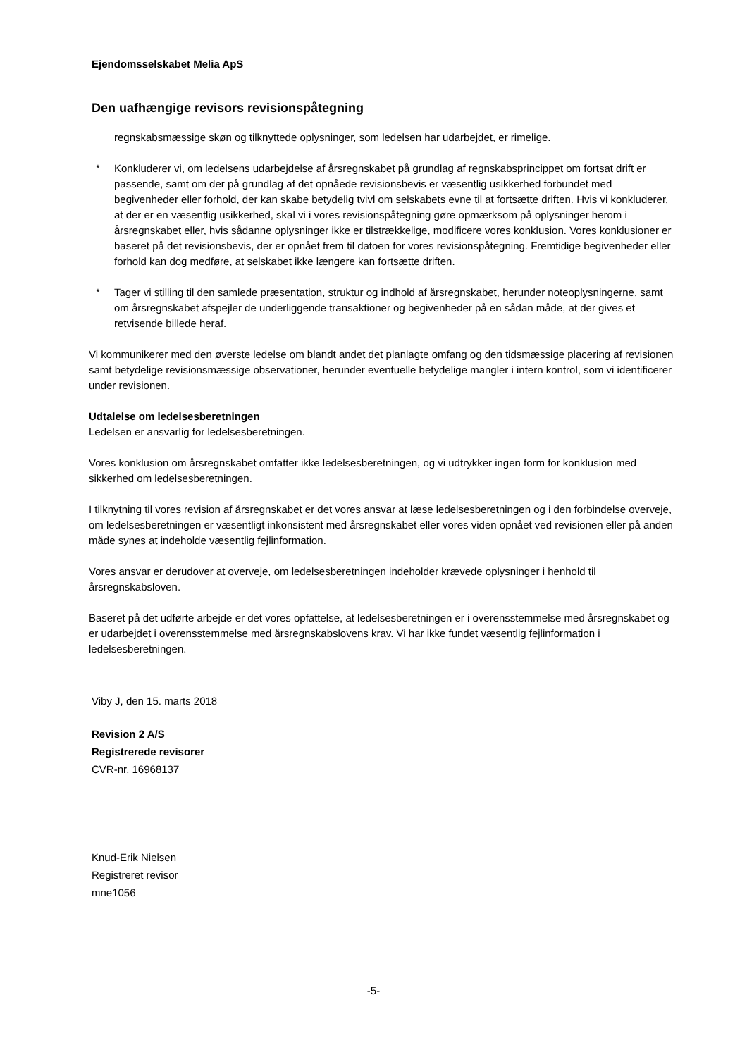Ejendomsselskabet Melia ApS
Den uafhængige revisors revisionspåtegning
regnskabsmæssige skøn og tilknyttede oplysninger, som ledelsen har udarbejdet, er rimelige.
* Konkluderer vi, om ledelsens udarbejdelse af årsregnskabet på grundlag af regnskabsprincippet om fortsat drift er passende, samt om der på grundlag af det opnåede revisionsbevis er væsentlig usikkerhed forbundet med begivenheder eller forhold, der kan skabe betydelig tvivl om selskabets evne til at fortsætte driften. Hvis vi konkluderer, at der er en væsentlig usikkerhed, skal vi i vores revisionspåtegning gøre opmærksom på oplysninger herom i årsregnskabet eller, hvis sådanne oplysninger ikke er tilstrækkelige, modificere vores konklusion. Vores konklusioner er baseret på det revisionsbevis, der er opnået frem til datoen for vores revisionspåtegning. Fremtidige begivenheder eller forhold kan dog medføre, at selskabet ikke længere kan fortsætte driften.
* Tager vi stilling til den samlede præsentation, struktur og indhold af årsregnskabet, herunder noteoplysningerne, samt om årsregnskabet afspejler de underliggende transaktioner og begivenheder på en sådan måde, at der gives et retvisende billede heraf.
Vi kommunikerer med den øverste ledelse om blandt andet det planlagte omfang og den tidsmæssige placering af revisionen samt betydelige revisionsmæssige observationer, herunder eventuelle betydelige mangler i intern kontrol, som vi identificerer under revisionen.
Udtalelse om ledelsesberetningen
Ledelsen er ansvarlig for ledelsesberetningen.
Vores konklusion om årsregnskabet omfatter ikke ledelsesberetningen, og vi udtrykker ingen form for konklusion med sikkerhed om ledelsesberetningen.
I tilknytning til vores revision af årsregnskabet er det vores ansvar at læse ledelsesberetningen og i den forbindelse overveje, om ledelsesberetningen er væsentligt inkonsistent med årsregnskabet eller vores viden opnået ved revisionen eller på anden måde synes at indeholde væsentlig fejlinformation.
Vores ansvar er derudover at overveje, om ledelsesberetningen indeholder krævede oplysninger i henhold til årsregnskabsloven.
Baseret på det udførte arbejde er det vores opfattelse, at ledelsesberetningen er i overensstemmelse med årsregnskabet og er udarbejdet i overensstemmelse med årsregnskabslovens krav. Vi har ikke fundet væsentlig fejlinformation i ledelsesberetningen.
Viby J, den 15. marts 2018
Revision 2 A/S
Registrerede revisorer
CVR-nr. 16968137
Knud-Erik Nielsen
Registreret revisor
mne1056
-5-